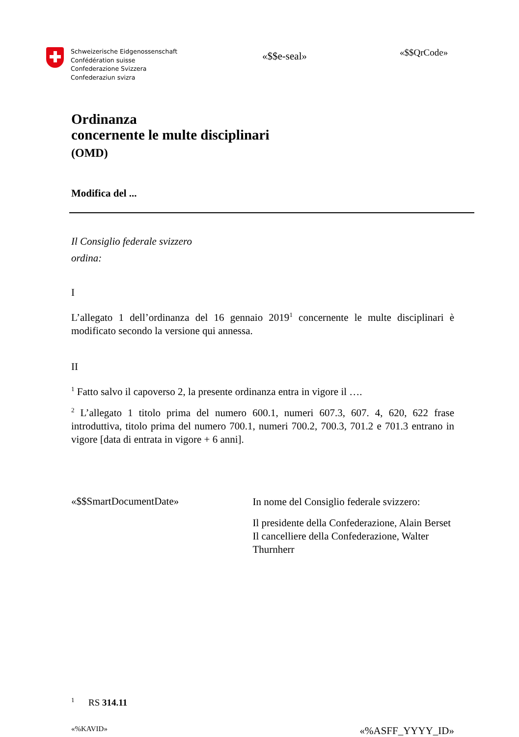Schweizerische Eidgenossenschaft
Confédération suisse
Confederazione Svizzera
Confederaziun svizra
«$$e-seal»
«$$QrCode»
Ordinanza
concernente le multe disciplinari
(OMD)
Modifica del ...
Il Consiglio federale svizzero
ordina:
I
L’allegato 1 dell’ordinanza del 16 gennaio 2019<sup>1</sup> concernente le multe disciplinari è modificato secondo la versione qui annessa.
II
<sup>1</sup> Fatto salvo il capoverso 2, la presente ordinanza entra in vigore il ….
<sup>2</sup> L’allegato 1 titolo prima del numero 600.1, numeri 607.3, 607. 4, 620, 622 frase introduttiva, titolo prima del numero 700.1, numeri 700.2, 700.3, 701.2 e 701.3 entrano in vigore [data di entrata in vigore + 6 anni].
«$$SmartDocumentDate»
In nome del Consiglio federale svizzero:
Il presidente della Confederazione, Alain Berset
Il cancelliere della Confederazione, Walter Thurnherr
<sup>1</sup> RS 314.11
«%KAVID» «%ASFF_YYYY_ID»